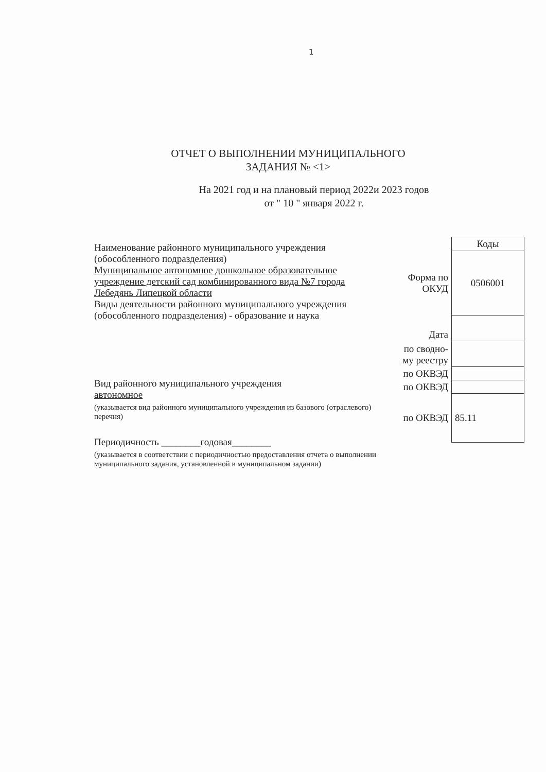1
ОТЧЕТ О ВЫПОЛНЕНИИ МУНИЦИПАЛЬНОГО
ЗАДАНИЯ № <1>
На 2021 год и на плановый период 2022и 2023 годов
от " 10 " января 2022 г.
Наименование районного муниципального учреждения (обособленного подразделения)
Муниципальное автономное дошкольное образовательное учреждение детский сад комбинированного вида №7 города Лебедянь Липецкой области
Виды деятельности районного муниципального учреждения (обособленного подразделения) - образование и наука
Вид районного муниципального учреждения
автономное
(указывается вид районного муниципального учреждения из базового (отраслевого) перечня)
Периодичность ________годовая________
(указывается в соответствии с периодичностью предоставления отчета о выполнении муниципального задания, установленной в муниципальном задании)
| | Коды |
| Форма по ОКУД | 0506001 |
| Дата | |
| по сводно-му реестру | |
| по ОКВЭД | |
| по ОКВЭД | |
| по ОКВЭД | 85.11 |